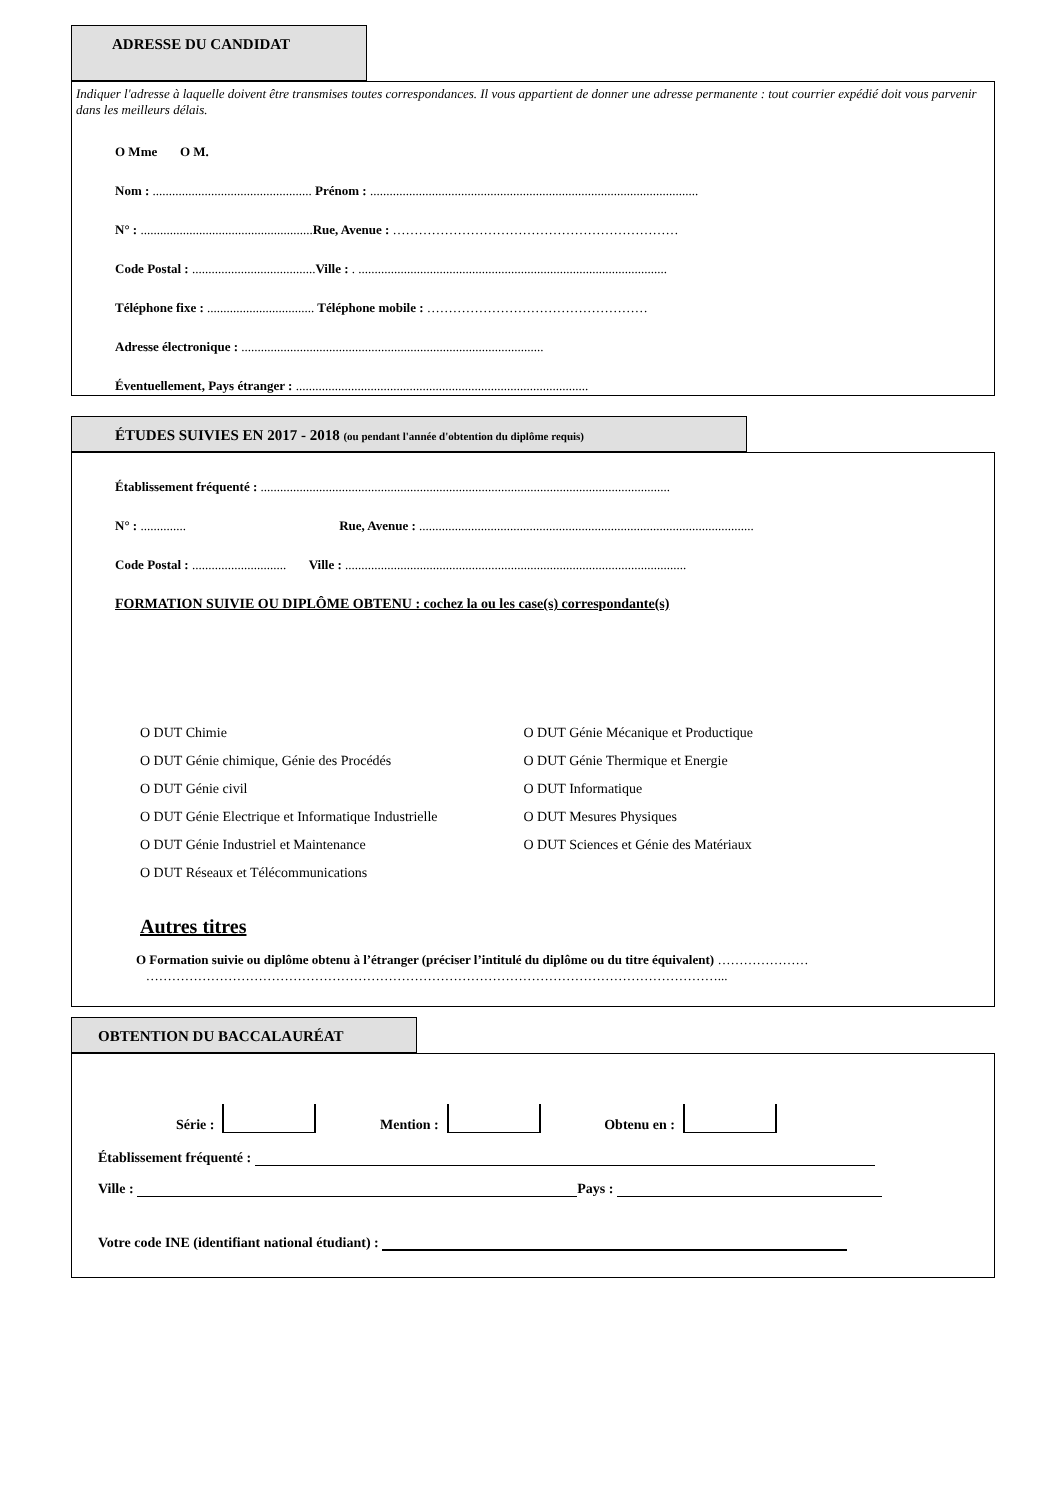ADRESSE DU CANDIDAT
Indiquer l'adresse à laquelle doivent être transmises toutes correspondances. Il vous appartient de donner une adresse permanente : tout courrier expédié doit vous parvenir dans les meilleurs délais.
O Mme O M.
Nom : ................................................. Prénom : .....................................................................................................
N° : ..................................................... Rue, Avenue : …………………………………………………………
Code Postal : ...................................... Ville : . ...............................................................................................
Téléphone fixe : ................................. Téléphone mobile : ……………………………………………
Adresse électronique : .............................................................................................
Éventuellement, Pays étranger : ..........................................................................................
ÉTUDES SUIVIES EN 2017 - 2018 (ou pendant l'année d'obtention du diplôme requis)
Établissement fréquenté : ..............................................................................................................................
N° : .............. Rue, Avenue : .......................................................................................................
Code Postal : ............................. Ville : .........................................................................................................
FORMATION SUIVIE OU DIPLÔME OBTENU : cochez la ou les case(s) correspondante(s)
O DUT Chimie
O DUT Génie chimique, Génie des Procédés
O DUT Génie civil
O DUT Génie Electrique et Informatique Industrielle
O DUT Génie Industriel et Maintenance
O DUT Réseaux et Télécommunications
O DUT Génie Mécanique et Productique
O DUT Génie Thermique et Energie
O DUT Informatique
O DUT Mesures Physiques
O DUT Sciences et Génie des Matériaux
Autres titres
O Formation suivie ou diplôme obtenu à l’étranger (préciser l’intitulé du diplôme ou du titre équivalent) …………………
……………………………………………………………………………………………………………………...
OBTENTION DU BACCALAURÉAT
Série : Mention : Obtenu en :
Établissement fréquenté :
Ville : Pays :
Votre code INE (identifiant national étudiant) :